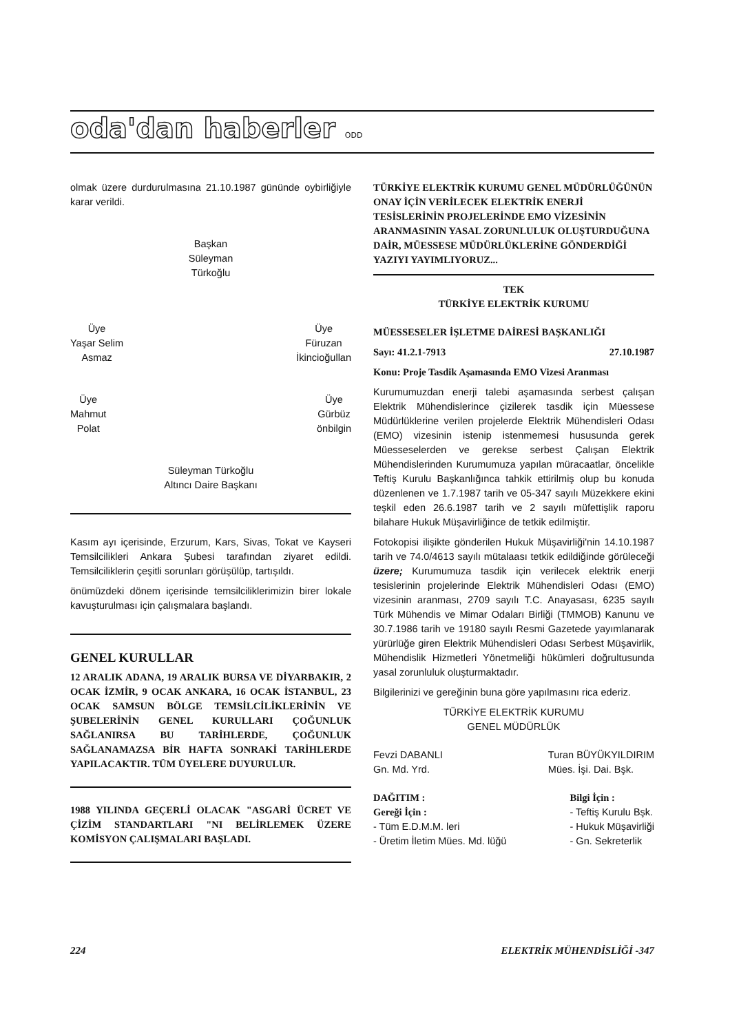oda'dan haberler ODD
olmak üzere durdurulmasına 21.10.1987 gününde oybirliğiyle karar verildi.
Başkan
Süleyman
Türkoğlu
Üye
Yaşar Selim
Asmaz
Üye
Füruzan
İkincioğullan
Üye
Mahmut
Polat
Üye
Gürbüz
önbilgin
Süleyman Türkoğlu
Altıncı Daire Başkanı
Kasım ayı içerisinde, Erzurum, Kars, Sivas, Tokat ve Kayseri Temsilcilikleri Ankara Şubesi tarafından ziyaret edildi. Temsilciliklerin çeşitli sorunları görüşülüp, tartışıldı.
önümüzdeki dönem içerisinde temsilciliklerimizin birer lokale kavuşturulması için çalışmalara başlandı.
GENEL KURULLAR
12 ARALIK ADANA, 19 ARALIK BURSA VE DİYARBAKIR, 2 OCAK İZMİR, 9 OCAK ANKARA, 16 OCAK İSTANBUL, 23 OCAK SAMSUN BÖLGE TEMSİLCİLİKLERİNİN VE ŞUBELERİNİN GENEL KURULLARI ÇOĞUNLUK SAĞLANIRSA BU TARİHLERDE, ÇOĞUNLUK SAĞLANAMAZSA BİR HAFTA SONRAKİ TARİHLERDE YAPILACAKTIR. TÜM ÜYELERE DUYURULUR.
1988 YILINDA GEÇERLİ OLACAK "ASGARİ ÜCRET VE ÇİZİM STANDARTLARI "NI BELİRLEMEK ÜZERE KOMİSYON ÇALIŞMALARI BAŞLADI.
TÜRKİYE ELEKTRİK KURUMU GENEL MÜDÜRLÜĞÜNÜN ONAY İÇİN VERİLECEK ELEKTRİK ENERJİ TESİSLERİNİN PROJELERİNDE EMO VİZESİNİN ARANMASININ YASAL ZORUNLULUK OLUŞTURDUĞUNA DAİR, MÜESSESE MÜDÜRLÜKLERİNE GÖNDERDİĞİ YAZIYI YAYIMLIYORUZ...
TEK
TÜRKİYE ELEKTRİK KURUMU
MÜESSESELER İŞLETME DAİRESİ BAŞKANLIĞI
Sayı: 41.2.1-7913 27.10.1987
Konu: Proje Tasdik Aşamasında EMO Vizesi Aranması
Kurumumuzdan enerji talebi aşamasında serbest çalışan Elektrik Mühendislerince çizilerek tasdik için Müessese Müdürlüklerine verilen projelerde Elektrik Mühendisleri Odası (EMO) vizesinin istenip istenmemesi hususunda gerek Müesseselerden ve gerekse serbest Çalışan Elektrik Mühendislerinden Kurumumuza yapılan müracaatlar, öncelikle Teftiş Kurulu Başkanlığınca tahkik ettirilmiş olup bu konuda düzenlenen ve 1.7.1987 tarih ve 05-347 sayılı Müzekkere ekini teşkil eden 26.6.1987 tarih ve 2 sayılı müfettişlik raporu bilahare Hukuk Müşavirliğince de tetkik edilmiştir.
Fotokopisi ilişikte gönderilen Hukuk Müşavirliği'nin 14.10.1987 tarih ve 74.0/4613 sayılı mütalaası tetkik edildiğinde görüleceği üzere; Kurumumuza tasdik için verilecek elektrik enerji tesislerinin projelerinde Elektrik Mühendisleri Odası (EMO) vizesinin aranması, 2709 sayılı T.C. Anayasası, 6235 sayılı Türk Mühendis ve Mimar Odaları Birliği (TMMOB) Kanunu ve 30.7.1986 tarih ve 19180 sayılı Resmi Gazetede yayımlanarak yürürlüğe giren Elektrik Mühendisleri Odası Serbest Müşavirlik, Mühendislik Hizmetleri Yönetmeliği hükümleri doğrultusunda yasal zorunluluk oluşturmaktadır.
Bilgilerinizi ve gereğinin buna göre yapılmasını rica ederiz.
TÜRKİYE ELEKTRİK KURUMU
GENEL MÜDÜRLÜK
Fevzi DABANLI
Gn. Md. Yrd.
Turan BÜYÜKYILDIRIM
Mües. İşi. Dai. Bşk.
DAĞITIM :
Gereği İçin :
- Tüm E.D.M.M. leri
- Üretim İletim Mües. Md. lüğü
Bilgi İçin :
- Teftiş Kurulu Bşk.
- Hukuk Müşavirliği
- Gn. Sekreterlik
224 ELEKTRİK MÜHENDİSLİĞİ -347